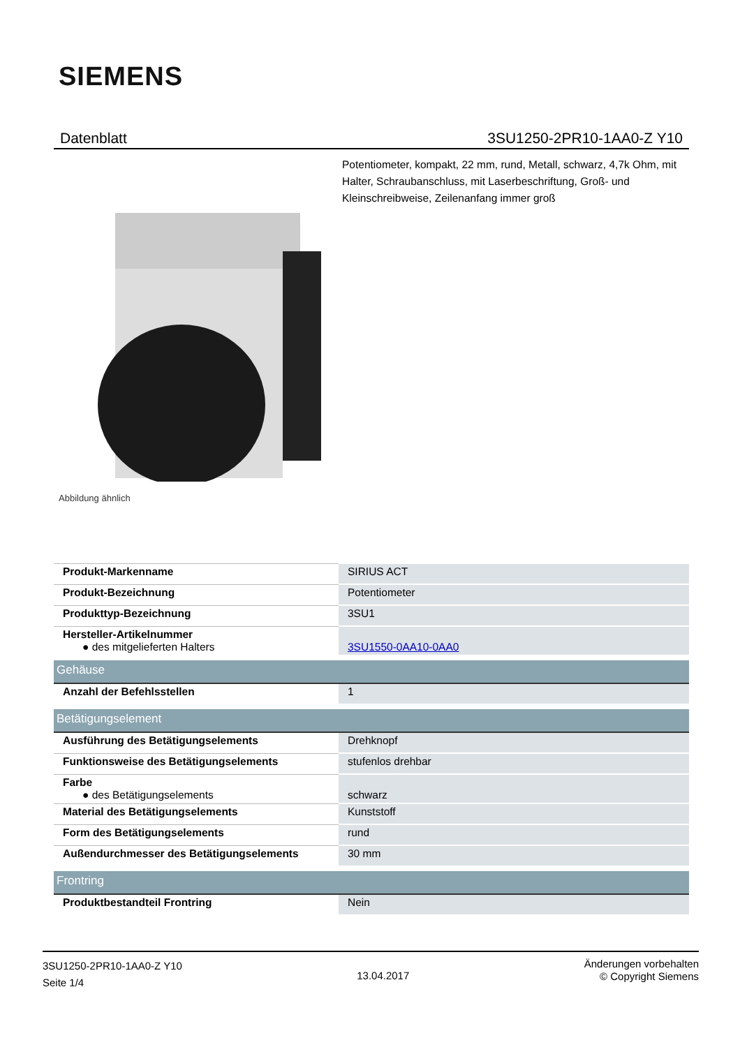SIEMENS
Datenblatt 3SU1250-2PR10-1AA0-Z Y10
Potentiometer, kompakt, 22 mm, rund, Metall, schwarz, 4,7k Ohm, mit Halter, Schraubanschluss, mit Laserbeschriftung, Groß- und Kleinschreibweise, Zeilenanfang immer groß
Abbildung ähnlich
| Produkt-Markenname | SIRIUS ACT |
| Produkt-Bezeichnung | Potentiometer |
| Produkttyp-Bezeichnung | 3SU1 |
| Hersteller-Artikelnummer ● des mitgelieferten Halters | 3SU1550-0AA10-0AA0 |
| Gehäuse | |
| Anzahl der Befehlsstellen | 1 |
| Betätigungselement | |
| Ausführung des Betätigungselements | Drehknopf |
| Funktionsweise des Betätigungselements | stufenlos drehbar |
| Farbe ● des Betätigungselements | schwarz |
| Material des Betätigungselements | Kunststoff |
| Form des Betätigungselements | rund |
| Außendurchmesser des Betätigungselements | 30 mm |
| Frontring | |
| Produktbestandteil Frontring | Nein |
3SU1250-2PR10-1AA0-Z Y10
Seite 1/4
13.04.2017
Änderungen vorbehalten
© Copyright Siemens